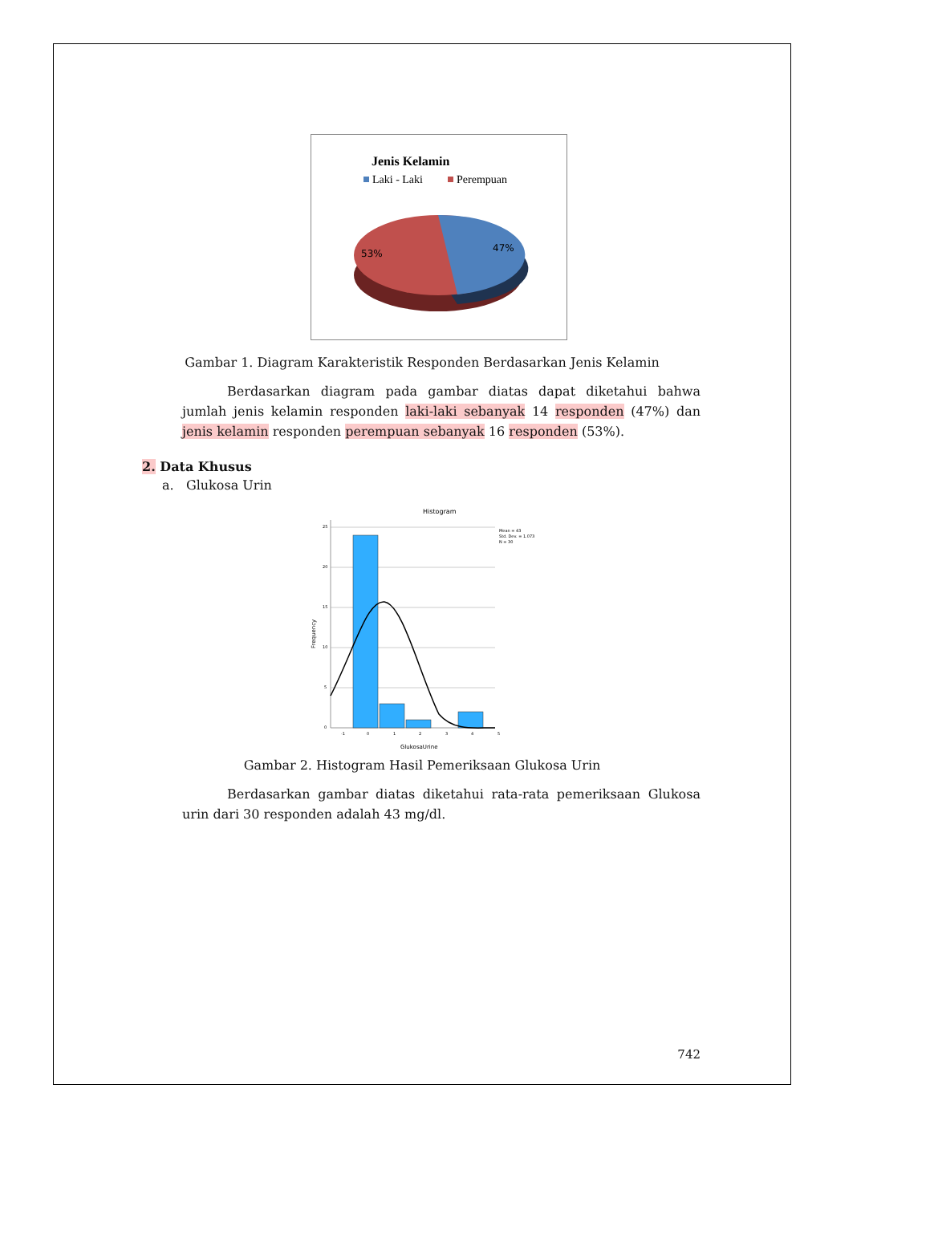Jenis Kelamin
Laki - Laki
Perempuan
53%
47%
Gambar 1. Diagram Karakteristik Responden Berdasarkan Jenis Kelamin
Berdasarkan diagram pada gambar diatas dapat diketahui bahwa jumlah jenis kelamin responden laki-laki sebanyak 14 responden (47%) dan jenis kelamin responden perempuan sebanyak 16 responden (53%).
2. Data Khusus
a. Glukosa Urin
Histogram
Mean = 43
Std. Dev. = 1.073
N = 30
25
20
15
10
5
0
-1
0
1
2
3
4
5
Frequency
GlukosaUrine
Gambar 2. Histogram Hasil Pemeriksaan Glukosa Urin
Berdasarkan gambar diatas diketahui rata-rata pemeriksaan Glukosa urin dari 30 responden adalah 43 mg/dl.
742